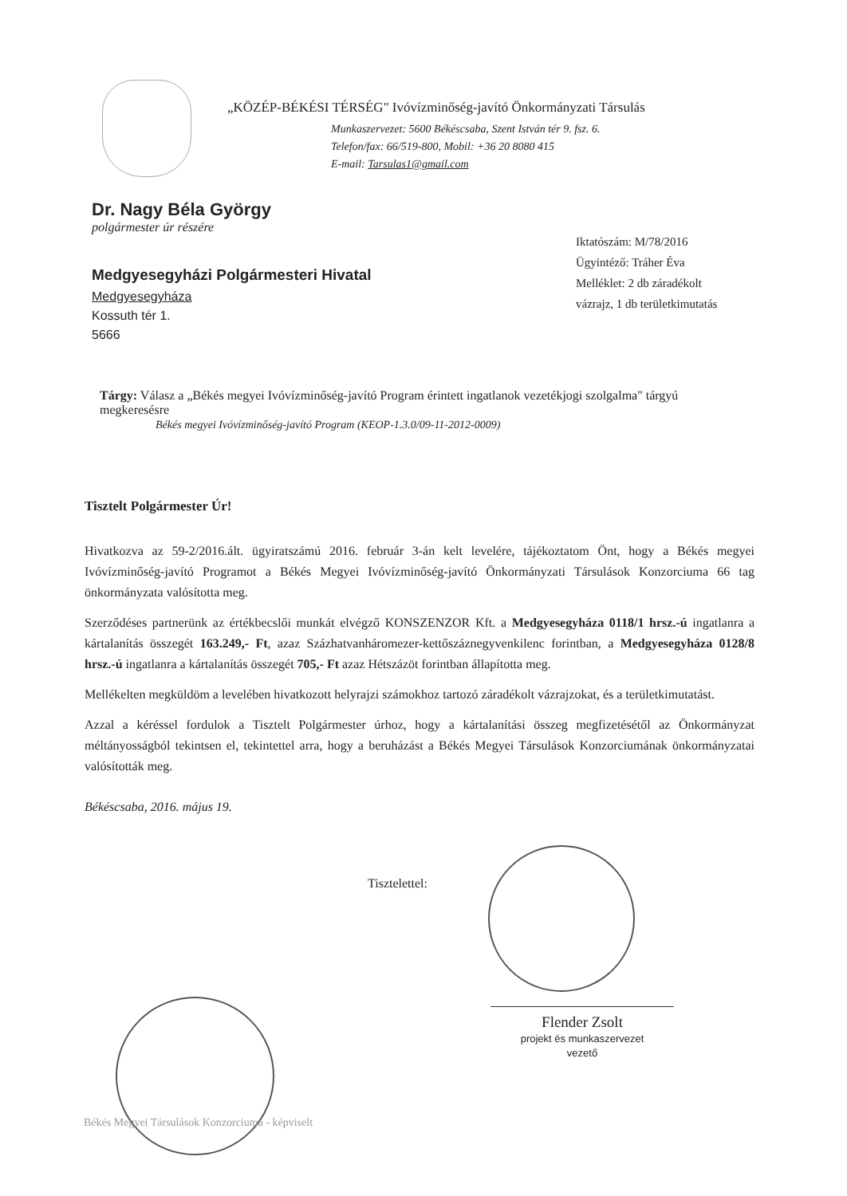„KÖZÉP-BÉKÉSI TÉRSÉG" Ivóvízminőség-javító Önkormányzati Társulás
Munkaszervezet: 5600 Békéscsaba, Szent István tér 9. fsz. 6.
Telefon/fax: 66/519-800, Mobil: +36 20 8080 415
E-mail: Tarsulas1@gmail.com
Dr. Nagy Béla György
polgármester úr részére
Medgyesegyházi Polgármesteri Hivatal
Medgyesegyháza
Kossuth tér 1.
5666
Iktatószám: M/78/2016
Ügyintéző: Tráher Éva
Melléklet: 2 db záradékolt
vázrajz, 1 db területkimutatás
Tárgy: Válasz a „Békés megyei Ivóvízminőség-javító Program érintett ingatlanok vezetékjogi szolgalma" tárgyú megkeresésre
Békés megyei Ivóvízminőség-javító Program (KEOP-1.3.0/09-11-2012-0009)
Tisztelt Polgármester Úr!
Hivatkozva az 59-2/2016.ált. ügyiratszámú 2016. február 3-án kelt levelére, tájékoztatom Önt, hogy a Békés megyei Ivóvízminőség-javító Programot a Békés Megyei Ivóvízminőség-javító Önkormányzati Társulások Konzorciuma 66 tag önkormányzata valósította meg.
Szerződéses partnerünk az értékbecslői munkát elvégző KONSZENZOR Kft. a Medgyesegyháza 0118/1 hrsz.-ú ingatlanra a kártalanítás összegét 163.249,- Ft, azaz Százhatvanháromezer-kettőszáznegyvenkilenc forintban, a Medgyesegyháza 0128/8 hrsz.-ú ingatlanra a kártalanítás összegét 705,- Ft azaz Hétszázöt forintban állapította meg.
Mellékelten megküldöm a levelében hivatkozott helyrajzi számokhoz tartozó záradékolt vázrajzokat, és a területkimutatást.
Azzal a kéréssel fordulok a Tisztelt Polgármester úrhoz, hogy a kártalanítási összeg megfizetésétől az Önkormányzat méltányosságból tekintsen el, tekintettel arra, hogy a beruházást a Békés Megyei Társulások Konzorciumának önkormányzatai valósították meg.
Békéscsaba, 2016. május 19.
Tisztelettel:
Flender Zsolt
projekt és munkaszervezet
vezető
Békés Megyei Társulások Konzorciuma - képviselt